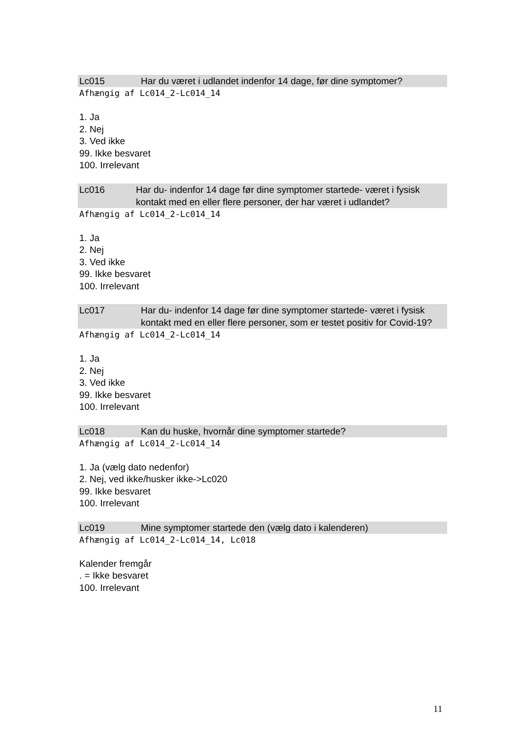Lc015 Har du været i udlandet indenfor 14 dage, før dine symptomer?
Afhængig af Lc014_2-Lc014_14
1. Ja
2. Nej
3. Ved ikke
99. Ikke besvaret
100. Irrelevant
Lc016 Har du- indenfor 14 dage før dine symptomer startede- været i fysisk kontakt med en eller flere personer, der har været i udlandet?
Afhængig af Lc014_2-Lc014_14
1. Ja
2. Nej
3. Ved ikke
99. Ikke besvaret
100. Irrelevant
Lc017 Har du- indenfor 14 dage før dine symptomer startede- været i fysisk kontakt med en eller flere personer, som er testet positiv for Covid-19?
Afhængig af Lc014_2-Lc014_14
1. Ja
2. Nej
3. Ved ikke
99. Ikke besvaret
100. Irrelevant
Lc018 Kan du huske, hvornår dine symptomer startede?
Afhængig af Lc014_2-Lc014_14
1. Ja (vælg dato nedenfor)
2. Nej, ved ikke/husker ikke->Lc020
99. Ikke besvaret
100. Irrelevant
Lc019 Mine symptomer startede den (vælg dato i kalenderen)
Afhængig af Lc014_2-Lc014_14, Lc018
Kalender fremgår
. = Ikke besvaret
100. Irrelevant
11